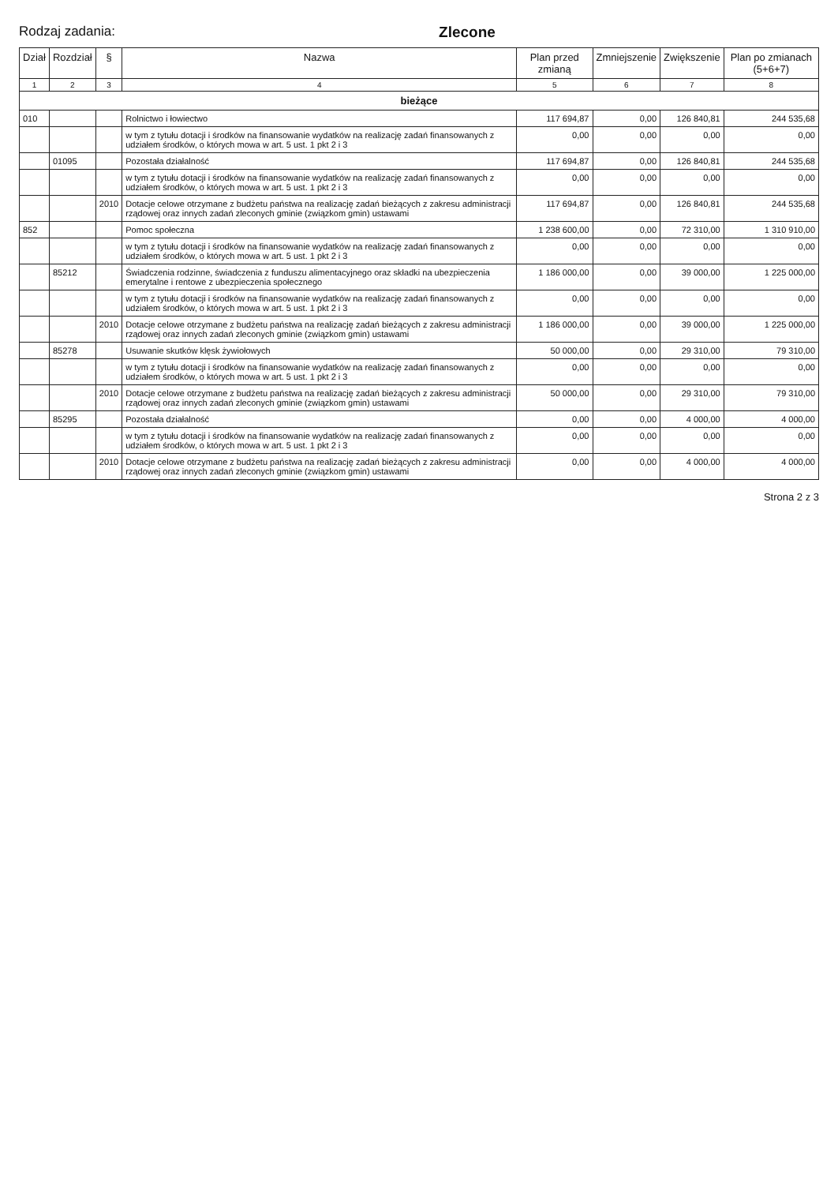Rodzaj zadania: Zlecone
| Dział | Rozdział | § | Nazwa | Plan przed zmianą | Zmniejszenie | Zwiększenie | Plan po zmianach (5+6+7) |
| --- | --- | --- | --- | --- | --- | --- | --- |
| 1 | 2 | 3 | 4 | 5 | 6 | 7 | 8 |
| bieżące | | | | | | | |
| 010 | | | Rolnictwo i łowiectwo | 117 694,87 | 0,00 | 126 840,81 | 244 535,68 |
| | | | w tym z tytułu dotacji i środków na finansowanie wydatków na realizację zadań finansowanych z udziałem środków, o których mowa w art. 5 ust. 1 pkt 2 i 3 | 0,00 | 0,00 | 0,00 | 0,00 |
| | 01095 | | Pozostała działalność | 117 694,87 | 0,00 | 126 840,81 | 244 535,68 |
| | | | w tym z tytułu dotacji i środków na finansowanie wydatków na realizację zadań finansowanych z udziałem środków, o których mowa w art. 5 ust. 1 pkt 2 i 3 | 0,00 | 0,00 | 0,00 | 0,00 |
| | | 2010 | Dotacje celowe otrzymane z budżetu państwa na realizację zadań bieżących z zakresu administracji rządowej oraz innych zadań zleconych gminie (związkom gmin) ustawami | 117 694,87 | 0,00 | 126 840,81 | 244 535,68 |
| 852 | | | Pomoc społeczna | 1 238 600,00 | 0,00 | 72 310,00 | 1 310 910,00 |
| | | | w tym z tytułu dotacji i środków na finansowanie wydatków na realizację zadań finansowanych z udziałem środków, o których mowa w art. 5 ust. 1 pkt 2 i 3 | 0,00 | 0,00 | 0,00 | 0,00 |
| | 85212 | | Świadczenia rodzinne, świadczenia z funduszu alimentacyjnego oraz składki na ubezpieczenia emerytalne i rentowe z ubezpieczenia społecznego | 1 186 000,00 | 0,00 | 39 000,00 | 1 225 000,00 |
| | | | w tym z tytułu dotacji i środków na finansowanie wydatków na realizację zadań finansowanych z udziałem środków, o których mowa w art. 5 ust. 1 pkt 2 i 3 | 0,00 | 0,00 | 0,00 | 0,00 |
| | | 2010 | Dotacje celowe otrzymane z budżetu państwa na realizację zadań bieżących z zakresu administracji rządowej oraz innych zadań zleconych gminie (związkom gmin) ustawami | 1 186 000,00 | 0,00 | 39 000,00 | 1 225 000,00 |
| | 85278 | | Usuwanie skutków klęsk żywiołowych | 50 000,00 | 0,00 | 29 310,00 | 79 310,00 |
| | | | w tym z tytułu dotacji i środków na finansowanie wydatków na realizację zadań finansowanych z udziałem środków, o których mowa w art. 5 ust. 1 pkt 2 i 3 | 0,00 | 0,00 | 0,00 | 0,00 |
| | | 2010 | Dotacje celowe otrzymane z budżetu państwa na realizację zadań bieżących z zakresu administracji rządowej oraz innych zadań zleconych gminie (związkom gmin) ustawami | 50 000,00 | 0,00 | 29 310,00 | 79 310,00 |
| | 85295 | | Pozostała działalność | 0,00 | 0,00 | 4 000,00 | 4 000,00 |
| | | | w tym z tytułu dotacji i środków na finansowanie wydatków na realizację zadań finansowanych z udziałem środków, o których mowa w art. 5 ust. 1 pkt 2 i 3 | 0,00 | 0,00 | 0,00 | 0,00 |
| | | 2010 | Dotacje celowe otrzymane z budżetu państwa na realizację zadań bieżących z zakresu administracji rządowej oraz innych zadań zleconych gminie (związkom gmin) ustawami | 0,00 | 0,00 | 4 000,00 | 4 000,00 |
Strona 2 z 3